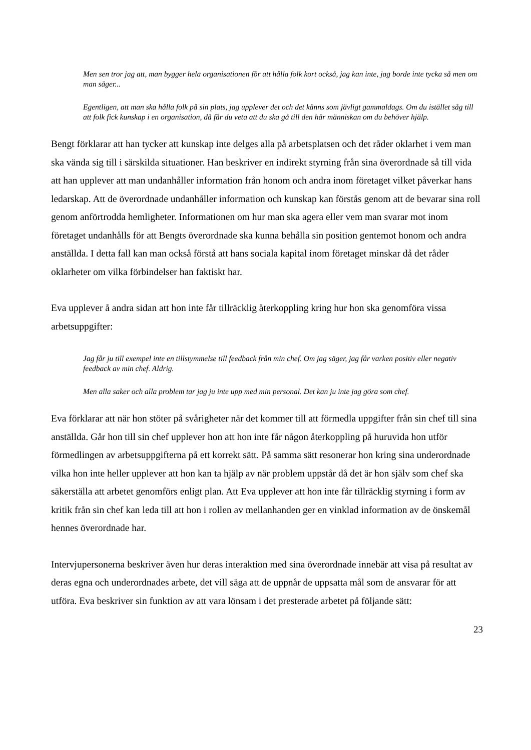Men sen tror jag att, man bygger hela organisationen för att hålla folk kort också, jag kan inte, jag borde inte tycka så men om man säger...
Egentligen, att man ska hålla folk på sin plats, jag upplever det och det känns som jävligt gammaldags. Om du istället såg till att folk fick kunskap i en organisation, då får du veta att du ska gå till den här människan om du behöver hjälp.
Bengt förklarar att han tycker att kunskap inte delges alla på arbetsplatsen och det råder oklarhet i vem man ska vända sig till i särskilda situationer. Han beskriver en indirekt styrning från sina överordnade så till vida att han upplever att man undanhåller information från honom och andra inom företaget vilket påverkar hans ledarskap. Att de överordnade undanhåller information och kunskap kan förstås genom att de bevarar sina roll genom anförtrodda hemligheter. Informationen om hur man ska agera eller vem man svarar mot inom företaget undanhålls för att Bengts överordnade ska kunna behålla sin position gentemot honom och andra anställda. I detta fall kan man också förstå att hans sociala kapital inom företaget minskar då det råder oklarheter om vilka förbindelser han faktiskt har.
Eva upplever å andra sidan att hon inte får tillräcklig återkoppling kring hur hon ska genomföra vissa arbetsuppgifter:
Jag får ju till exempel inte en tillstymmelse till feedback från min chef. Om jag säger, jag får varken positiv eller negativ feedback av min chef. Aldrig.
Men alla saker och alla problem tar jag ju inte upp med min personal. Det kan ju inte jag göra som chef.
Eva förklarar att när hon stöter på svårigheter när det kommer till att förmedla uppgifter från sin chef till sina anställda. Går hon till sin chef upplever hon att hon inte får någon återkoppling på huruvida hon utför förmedlingen av arbetsuppgifterna på ett korrekt sätt. På samma sätt resonerar hon kring sina underordnade vilka hon inte heller upplever att hon kan ta hjälp av när problem uppstår då det är hon själv som chef ska säkerställa att arbetet genomförs enligt plan. Att Eva upplever att hon inte får tillräcklig styrning i form av kritik från sin chef kan leda till att hon i rollen av mellanhanden ger en vinklad information av de önskemål hennes överordnade har.
Intervjupersonerna beskriver även hur deras interaktion med sina överordnade innebär att visa på resultat av deras egna och underordnades arbete, det vill säga att de uppnår de uppsatta mål som de ansvarar för att utföra. Eva beskriver sin funktion av att vara lönsam i det presterade arbetet på följande sätt:
23